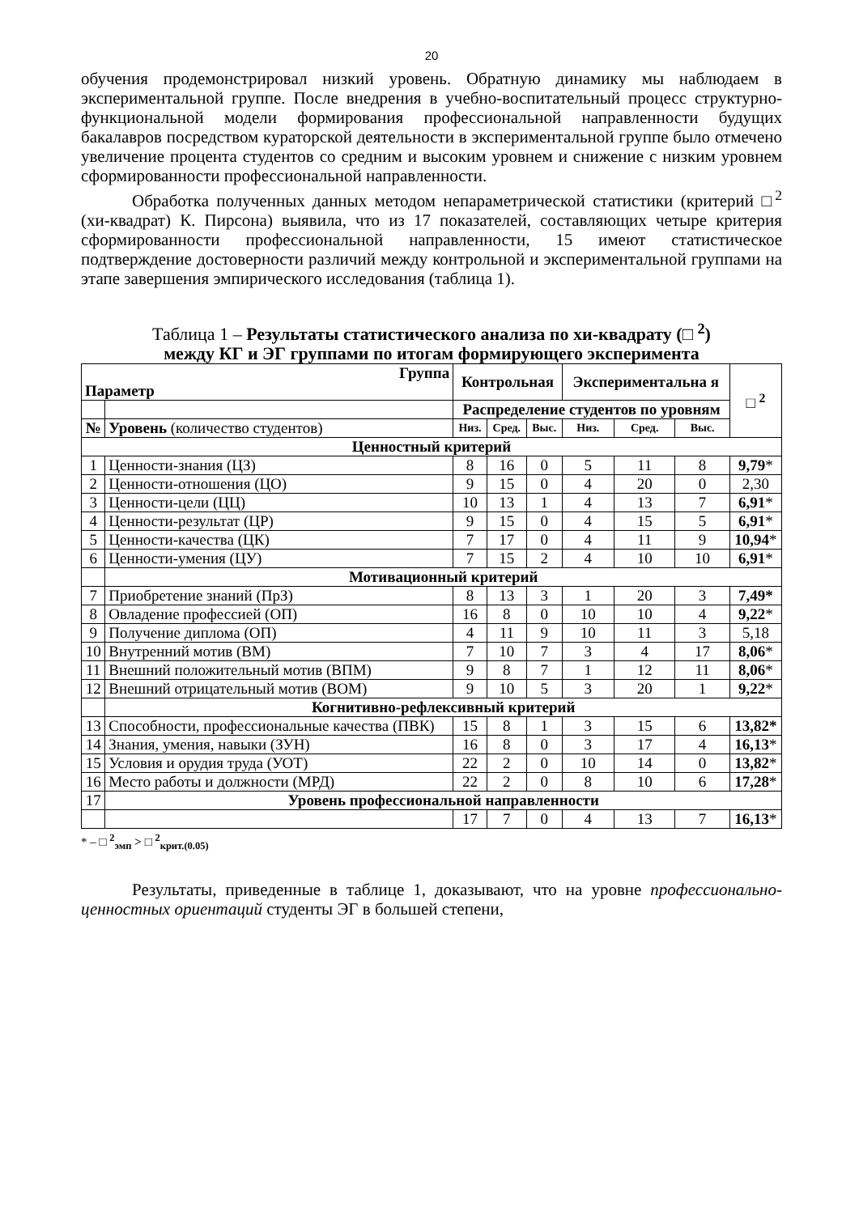20
обучения продемонстрировал низкий уровень. Обратную динамику мы наблюдаем в экспериментальной группе. После внедрения в учебно-воспитательный процесс структурно-функциональной модели формирования профессиональной направленности будущих бакалавров посредством кураторской деятельности в экспериментальной группе было отмечено увеличение процента студентов со средним и высоким уровнем и снижение с низким уровнем сформированности профессиональной направленности.
Обработка полученных данных методом непараметрической статистики (критерий □<sup>2</sup> (хи-квадрат) К. Пирсона) выявила, что из 17 показателей, составляющих четыре критерия сформированности профессиональной направленности, 15 имеют статистическое подтверждение достоверности различий между контрольной и экспериментальной группами на этапе завершения эмпирического исследования (таблица 1).
Таблица 1 – Результаты статистического анализа по хи-квадрату (□ <sup>2</sup>)
между КГ и ЭГ группами по итогам формирующего эксперимента
| Группа Параметр | | Контрольная | | | Экспериментальна я | | | □ <sup>2</sup> |
| --- | --- | --- | --- | --- | --- | --- | --- | --- |
| | | Распределение студентов по уровням | | | | | | |
| № | Уровень (количество студентов) | Низ. | Сред. | Выс. | Низ. | Сред. | Выс. | |
| Ценностный критерий | | | | | | | | |
| 1 | Ценности-знания (ЦЗ) | 8 | 16 | 0 | 5 | 11 | 8 | 9,79 * |
| 2 | Ценности-отношения (ЦО) | 9 | 15 | 0 | 4 | 20 | 0 | 2,30 |
| 3 | Ценности-цели (ЦЦ) | 10 | 13 | 1 | 4 | 13 | 7 | 6,91 * |
| 4 | Ценности-результат (ЦР) | 9 | 15 | 0 | 4 | 15 | 5 | 6,91 * |
| 5 | Ценности-качества (ЦК) | 7 | 17 | 0 | 4 | 11 | 9 | 10,94 * |
| 6 | Ценности-умения (ЦУ) | 7 | 15 | 2 | 4 | 10 | 10 | 6,91 * |
| | Мотивационный критерий | | | | | | | |
| 7 | Приобретение знаний (ПрЗ) | 8 | 13 | 3 | 1 | 20 | 3 | 7,49* |
| 8 | Овладение профессией (ОП) | 16 | 8 | 0 | 10 | 10 | 4 | 9,22 * |
| 9 | Получение диплома (ОП) | 4 | 11 | 9 | 10 | 11 | 3 | 5,18 |
| 10 | Внутренний мотив (ВМ) | 7 | 10 | 7 | 3 | 4 | 17 | 8,06 * |
| 11 | Внешний положительный мотив (ВПМ) | 9 | 8 | 7 | 1 | 12 | 11 | 8,06 * |
| 12 | Внешний отрицательный мотив (ВОМ) | 9 | 10 | 5 | 3 | 20 | 1 | 9,22 * |
| | Когнитивно-рефлексивный критерий | | | | | | | |
| 13 | Способности, профессиональные качества (ПВК) | 15 | 8 | 1 | 3 | 15 | 6 | 13,82* |
| 14 | Знания, умения, навыки (ЗУН) | 16 | 8 | 0 | 3 | 17 | 4 | 16,13 * |
| 15 | Условия и орудия труда (УОТ) | 22 | 2 | 0 | 10 | 14 | 0 | 13,82 * |
| 16 | Место работы и должности (МРД) | 22 | 2 | 0 | 8 | 10 | 6 | 17,28 * |
| 17 | Уровень профессиональной направленности | | | | | | | |
| | | 17 | 7 | 0 | 4 | 13 | 7 | 16,13 * |
* – □ <sup>2</sup><sub>эмп</sub> > □ <sup>2</sup><sub>крит.(0.05)</sub>
Результаты, приведенные в таблице 1, доказывают, что на уровне профессионально-ценностных ориентаций студенты ЭГ в большей степени,